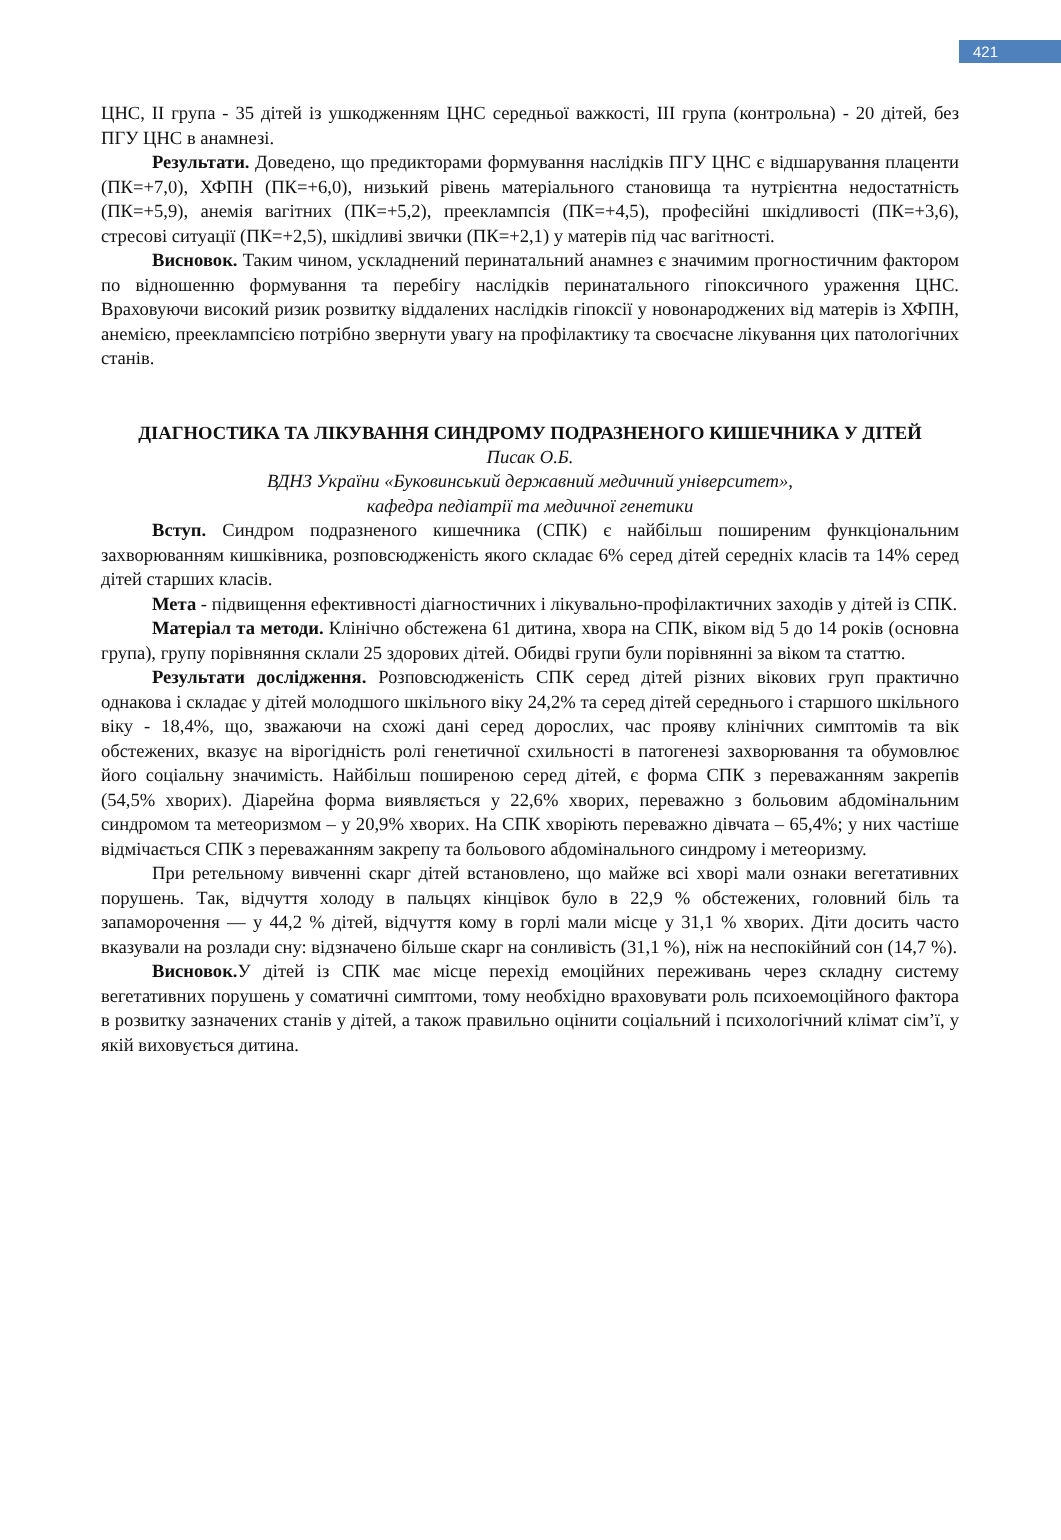421
ЦНС, ІІ група - 35 дітей із ушкодженням ЦНС середньої важкості, ІІІ група (контрольна) - 20 дітей, без ПГУ ЦНС в анамнезі.
Результати. Доведено, що предикторами формування наслідків ПГУ ЦНС є відшарування плаценти (ПК=+7,0), ХФПН (ПК=+6,0), низький рівень матеріального становища та нутрієнтна недостатність (ПК=+5,9), анемія вагітних (ПК=+5,2), прееклампсія (ПК=+4,5), професійні шкідливості (ПК=+3,6), стресові ситуації (ПК=+2,5), шкідливі звички (ПК=+2,1) у матерів під час вагітності.
Висновок. Таким чином, ускладнений перинатальний анамнез є значимим прогностичним фактором по відношенню формування та перебігу наслідків перинатального гіпоксичного ураження ЦНС. Враховуючи високий ризик розвитку віддалених наслідків гіпоксії у новонароджених від матерів із ХФПН, анемією, прееклампсією потрібно звернути увагу на профілактику та своєчасне лікування цих патологічних станів.
ДІАГНОСТИКА ТА ЛІКУВАННЯ СИНДРОМУ ПОДРАЗНЕНОГО КИШЕЧНИКА У ДІТЕЙ
Писак О.Б.
ВДНЗ України «Буковинський державний медичний університет»,
кафедра педіатрії та медичної генетики
Вступ. Синдром подразненого кишечника (СПК) є найбільш поширеним функціональним захворюванням кишківника, розповсюдженість якого складає 6% серед дітей середніх класів та 14% серед дітей старших класів.
Мета - підвищення ефективності діагностичних і лікувально-профілактичних заходів у дітей із СПК.
Матеріал та методи. Клінічно обстежена 61 дитина, хвора на СПК, віком від 5 до 14 років (основна група), групу порівняння склали 25 здорових дітей. Обидві групи були порівнянні за віком та статтю.
Результати дослідження. Розповсюдженість СПК серед дітей різних вікових груп практично однакова і складає у дітей молодшого шкільного віку 24,2% та серед дітей середнього і старшого шкільного віку - 18,4%, що, зважаючи на схожі дані серед дорослих, час прояву клінічних симптомів та вік обстежених, вказує на вірогідність ролі генетичної схильності в патогенезі захворювання та обумовлює його соціальну значимість. Найбільш поширеною серед дітей, є форма СПК з переважанням закрепів (54,5% хворих). Діарейна форма виявляється у 22,6% хворих, переважно з больовим абдомінальним синдромом та метеоризмом – у 20,9% хворих. На СПК хворіють переважно дівчата – 65,4%; у них частіше відмічається СПК з переважанням закрепу та больового абдомінального синдрому і метеоризму.
При ретельному вивченні скарг дітей встановлено, що майже всі хворі мали ознаки вегетативних порушень. Так, відчуття холоду в пальцях кінцівок було в 22,9 % обстежених, головний біль та запаморочення — у 44,2 % дітей, відчуття кому в горлі мали місце у 31,1 % хворих. Діти досить часто вказували на розлади сну: відзначено більше скарг на сонливість (31,1 %), ніж на неспокійний сон (14,7 %).
Висновок. У дітей із СПК має місце перехід емоційних переживань через складну систему вегетативних порушень у соматичні симптоми, тому необхідно враховувати роль психоемоційного фактора в розвитку зазначених станів у дітей, а також правильно оцінити соціальний і психологічний клімат сім’ї, у якій виховується дитина.